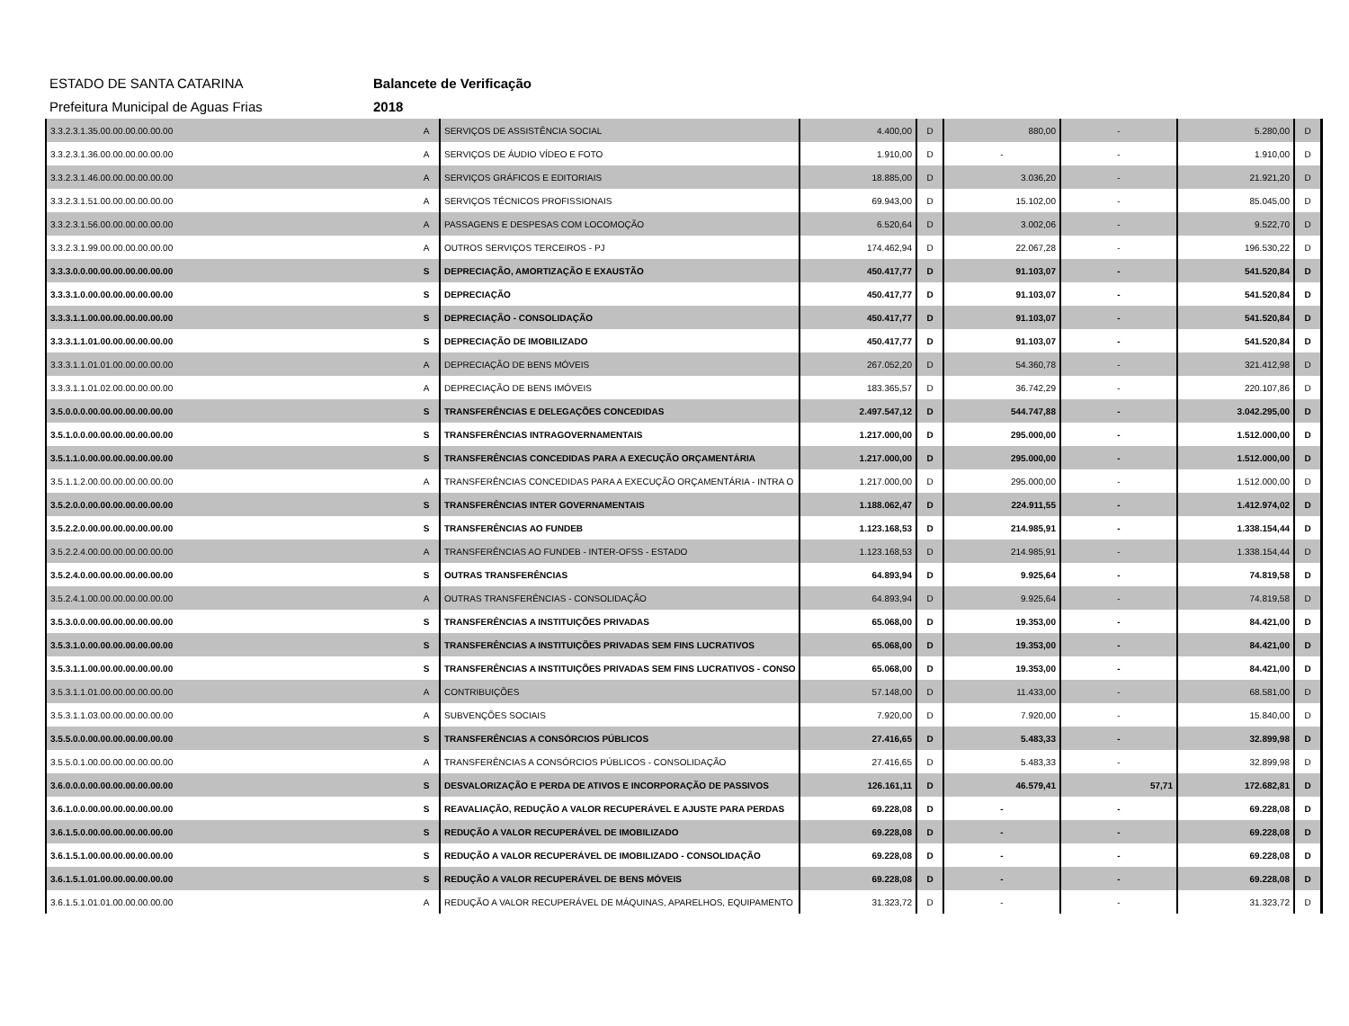ESTADO DE SANTA CATARINA
Prefeitura Municipal de Aguas Frias
Balancete de Verificação
2018
| 3.3.2.3.1.35.00.00.00.00.00.00 | A | SERVIÇOS DE ASSISTÊNCIA SOCIAL | 4.400,00 | D | 880,00 | - | 5.280,00 | D |
| 3.3.2.3.1.36.00.00.00.00.00.00 | A | SERVIÇOS DE ÁUDIO VÍDEO E FOTO | 1.910,00 | D | - | - | 1.910,00 | D |
| 3.3.2.3.1.46.00.00.00.00.00.00 | A | SERVIÇOS GRÁFICOS E EDITORIAIS | 18.885,00 | D | 3.036,20 | - | 21.921,20 | D |
| 3.3.2.3.1.51.00.00.00.00.00.00 | A | SERVIÇOS TÉCNICOS PROFISSIONAIS | 69.943,00 | D | 15.102,00 | - | 85.045,00 | D |
| 3.3.2.3.1.56.00.00.00.00.00.00 | A | PASSAGENS E DESPESAS COM LOCOMOÇÃO | 6.520,64 | D | 3.002,06 | - | 9.522,70 | D |
| 3.3.2.3.1.99.00.00.00.00.00.00 | A | OUTROS SERVIÇOS TERCEIROS - PJ | 174.462,94 | D | 22.067,28 | - | 196.530,22 | D |
| 3.3.3.0.0.00.00.00.00.00.00.00 | S | DEPRECIAÇÃO, AMORTIZAÇÃO E EXAUSTÃO | 450.417,77 | D | 91.103,07 | - | 541.520,84 | D |
| 3.3.3.1.0.00.00.00.00.00.00.00 | S | DEPRECIAÇÃO | 450.417,77 | D | 91.103,07 | - | 541.520,84 | D |
| 3.3.3.1.1.00.00.00.00.00.00.00 | S | DEPRECIAÇÃO - CONSOLIDAÇÃO | 450.417,77 | D | 91.103,07 | - | 541.520,84 | D |
| 3.3.3.1.1.01.00.00.00.00.00.00 | S | DEPRECIAÇÃO DE IMOBILIZADO | 450.417,77 | D | 91.103,07 | - | 541.520,84 | D |
| 3.3.3.1.1.01.01.00.00.00.00.00 | A | DEPRECIAÇÃO DE BENS MÓVEIS | 267.052,20 | D | 54.360,78 | - | 321.412,98 | D |
| 3.3.3.1.1.01.02.00.00.00.00.00 | A | DEPRECIAÇÃO DE BENS IMÓVEIS | 183.365,57 | D | 36.742,29 | - | 220.107,86 | D |
| 3.5.0.0.0.00.00.00.00.00.00.00 | S | TRANSFERÊNCIAS E DELEGAÇÕES CONCEDIDAS | 2.497.547,12 | D | 544.747,88 | - | 3.042.295,00 | D |
| 3.5.1.0.0.00.00.00.00.00.00.00 | S | TRANSFERÊNCIAS INTRAGOVERNAMENTAIS | 1.217.000,00 | D | 295.000,00 | - | 1.512.000,00 | D |
| 3.5.1.1.0.00.00.00.00.00.00.00 | S | TRANSFERÊNCIAS CONCEDIDAS PARA A EXECUÇÃO ORÇAMENTÁRIA | 1.217.000,00 | D | 295.000,00 | - | 1.512.000,00 | D |
| 3.5.1.1.2.00.00.00.00.00.00.00 | A | TRANSFERÊNCIAS CONCEDIDAS PARA A EXECUÇÃO ORÇAMENTÁRIA - INTRA O | 1.217.000,00 | D | 295.000,00 | - | 1.512.000,00 | D |
| 3.5.2.0.0.00.00.00.00.00.00.00 | S | TRANSFERÊNCIAS INTER GOVERNAMENTAIS | 1.188.062,47 | D | 224.911,55 | - | 1.412.974,02 | D |
| 3.5.2.2.0.00.00.00.00.00.00.00 | S | TRANSFERÊNCIAS AO FUNDEB | 1.123.168,53 | D | 214.985,91 | - | 1.338.154,44 | D |
| 3.5.2.2.4.00.00.00.00.00.00.00 | A | TRANSFERÊNCIAS AO FUNDEB - INTER-OFSS - ESTADO | 1.123.168,53 | D | 214.985,91 | - | 1.338.154,44 | D |
| 3.5.2.4.0.00.00.00.00.00.00.00 | S | OUTRAS TRANSFERÊNCIAS | 64.893,94 | D | 9.925,64 | - | 74.819,58 | D |
| 3.5.2.4.1.00.00.00.00.00.00.00 | A | OUTRAS TRANSFERÊNCIAS - CONSOLIDAÇÃO | 64.893,94 | D | 9.925,64 | - | 74.819,58 | D |
| 3.5.3.0.0.00.00.00.00.00.00.00 | S | TRANSFERÊNCIAS A INSTITUIÇÕES PRIVADAS | 65.068,00 | D | 19.353,00 | - | 84.421,00 | D |
| 3.5.3.1.0.00.00.00.00.00.00.00 | S | TRANSFERÊNCIAS A INSTITUIÇÕES PRIVADAS SEM FINS LUCRATIVOS | 65.068,00 | D | 19.353,00 | - | 84.421,00 | D |
| 3.5.3.1.1.00.00.00.00.00.00.00 | S | TRANSFERÊNCIAS A INSTITUIÇÕES PRIVADAS SEM FINS LUCRATIVOS - CONSO | 65.068,00 | D | 19.353,00 | - | 84.421,00 | D |
| 3.5.3.1.1.01.00.00.00.00.00.00 | A | CONTRIBUIÇÕES | 57.148,00 | D | 11.433,00 | - | 68.581,00 | D |
| 3.5.3.1.1.03.00.00.00.00.00.00 | A | SUBVENÇÕES SOCIAIS | 7.920,00 | D | 7.920,00 | - | 15.840,00 | D |
| 3.5.5.0.0.00.00.00.00.00.00.00 | S | TRANSFERÊNCIAS A CONSÓRCIOS PÚBLICOS | 27.416,65 | D | 5.483,33 | - | 32.899,98 | D |
| 3.5.5.0.1.00.00.00.00.00.00.00 | A | TRANSFERÊNCIAS A CONSÓRCIOS PÚBLICOS - CONSOLIDAÇÃO | 27.416,65 | D | 5.483,33 | - | 32.899,98 | D |
| 3.6.0.0.0.00.00.00.00.00.00.00 | S | DESVALORIZAÇÃO E PERDA DE ATIVOS E INCORPORAÇÃO DE PASSIVOS | 126.161,11 | D | 46.579,41 | 57,71 | 172.682,81 | D |
| 3.6.1.0.0.00.00.00.00.00.00.00 | S | REAVALIAÇÃO, REDUÇÃO A VALOR RECUPERÁVEL E AJUSTE PARA PERDAS | 69.228,08 | D | - | - | 69.228,08 | D |
| 3.6.1.5.0.00.00.00.00.00.00.00 | S | REDUÇÃO A VALOR RECUPERÁVEL DE IMOBILIZADO | 69.228,08 | D | - | - | 69.228,08 | D |
| 3.6.1.5.1.00.00.00.00.00.00.00 | S | REDUÇÃO A VALOR RECUPERÁVEL DE IMOBILIZADO - CONSOLIDAÇÃO | 69.228,08 | D | - | - | 69.228,08 | D |
| 3.6.1.5.1.01.00.00.00.00.00.00 | S | REDUÇÃO A VALOR RECUPERÁVEL DE BENS MÓVEIS | 69.228,08 | D | - | - | 69.228,08 | D |
| 3.6.1.5.1.01.01.00.00.00.00.00 | A | REDUÇÃO A VALOR RECUPERÁVEL DE MÁQUINAS, APARELHOS, EQUIPAMENTO | 31.323,72 | D | - | - | 31.323,72 | D |